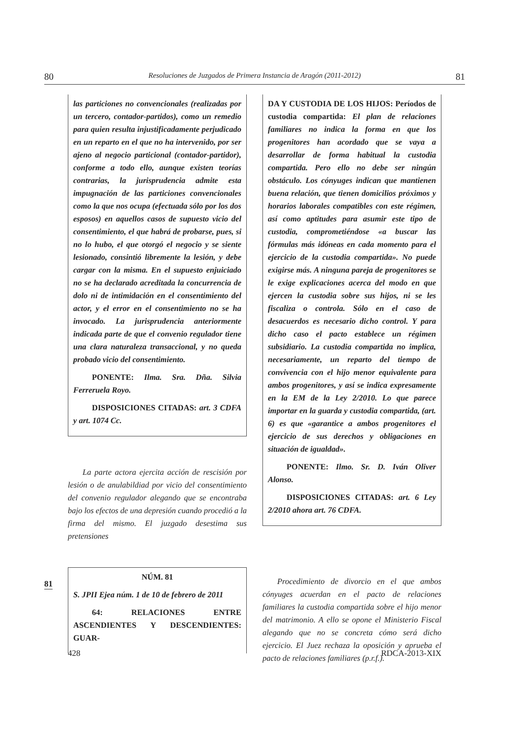80 Resoluciones de Juzgados de Primera Instancia de Aragón (2011-2012) 81
81
las particiones no convencionales (realizadas por un tercero, contador-partidos), como un remedio para quien resulta injustificadamente perjudicado en un reparto en el que no ha intervenido, por ser ajeno al negocio particional (contador-partidor), conforme a todo ello, aunque existen teorías contrarias, la jurisprudencia admite esta impugnación de las particiones convencionales como la que nos ocupa (efectuada sólo por los dos esposos) en aquellos casos de supuesto vicio del consentimiento, el que habrá de probarse, pues, si no lo hubo, el que otorgó el negocio y se siente lesionado, consintió libremente la lesión, y debe cargar con la misma. En el supuesto enjuiciado no se ha declarado acreditada la concurrencia de dolo ni de intimidación en el consentimiento del actor, y el error en el consentimiento no se ha invocado. La jurisprudencia anteriormente indicada parte de que el convenio regulador tiene una clara naturaleza transaccional, y no queda probado vicio del consentimiento.
PONENTE: Ilma. Sra. Dña. Silvia Ferreruela Royo.
DISPOSICIONES CITADAS: art. 3 CDFA y art. 1074 Cc.
La parte actora ejercita acción de rescisión por lesión o de anulabildiad por vicio del consentimiento del convenio regulador alegando que se encontraba bajo los efectos de una depresión cuando procedió a la firma del mismo. El juzgado desestima sus pretensiones
NÚM. 81
S. JPII Ejea núm. 1 de 10 de febrero de 2011
64: RELACIONES ENTRE ASCENDIENTES Y DESCENDIENTES: GUAR-
DA Y CUSTODIA DE LOS HIJOS: Períodos de custodia compartida: El plan de relaciones familiares no indica la forma en que los progenitores han acordado que se vaya a desarrollar de forma habitual la custodia compartida. Pero ello no debe ser ningún obstáculo. Los cónyuges indican que mantienen buena relación, que tienen domicilios próximos y horarios laborales compatibles con este régimen, así como aptitudes para asumir este tipo de custodia, comprometiéndose «a buscar las fórmulas más idóneas en cada momento para el ejercicio de la custodia compartida». No puede exigirse más. A ninguna pareja de progenitores se le exige explicaciones acerca del modo en que ejercen la custodia sobre sus hijos, ni se les fiscaliza o controla. Sólo en el caso de desacuerdos es necesario dicho control. Y para dicho caso el pacto establece un régimen subsidiario. La custodia compartida no implica, necesariamente, un reparto del tiempo de convivencia con el hijo menor equivalente para ambos progenitores, y así se indica expresamente en la EM de la Ley 2/2010. Lo que parece importar en la guarda y custodia compartida, (art. 6) es que «garantice a ambos progenitores el ejercicio de sus derechos y obligaciones en situación de igualdad».
PONENTE: Ilmo. Sr. D. Iván Oliver Alonso.
DISPOSICIONES CITADAS: art. 6 Ley 2/2010 ahora art. 76 CDFA.
Procedimiento de divorcio en el que ambos cónyuges acuerdan en el pacto de relaciones familiares la custodia compartida sobre el hijo menor del matrimonio. A ello se opone el Ministerio Fiscal alegando que no se concreta cómo será dicho ejercicio. El Juez rechaza la oposición y aprueba el pacto de relaciones familiares (p.r.f.).
428 RDCA-2013-XIX